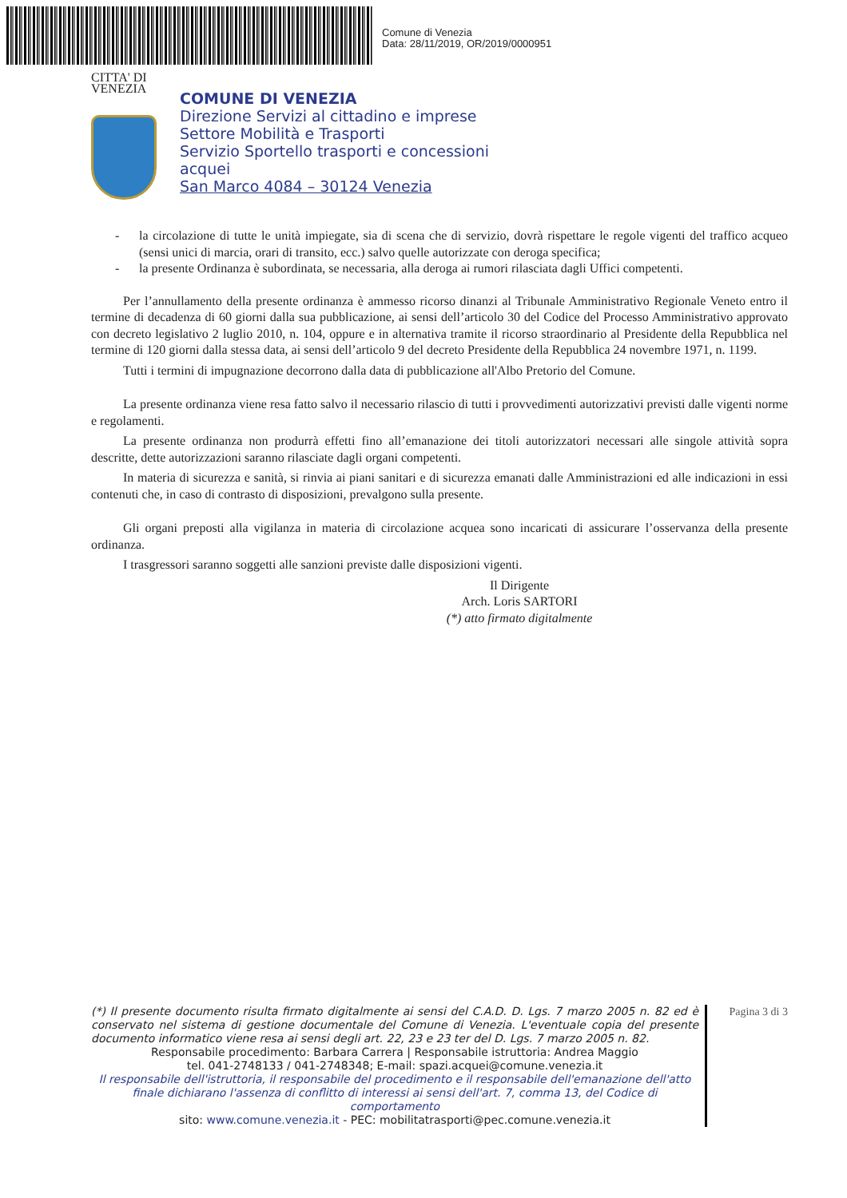Comune di Venezia
Data: 28/11/2019, OR/2019/0000951
CITTA' DI
VENEZIA
COMUNE DI VENEZIA
Direzione Servizi al cittadino e imprese
Settore Mobilità e Trasporti
Servizio Sportello trasporti e concessioni
acquei
San Marco 4084 – 30124 Venezia
- la circolazione di tutte le unità impiegate, sia di scena che di servizio, dovrà rispettare le regole vigenti del traffico acqueo (sensi unici di marcia, orari di transito, ecc.) salvo quelle autorizzate con deroga specifica;
- la presente Ordinanza è subordinata, se necessaria, alla deroga ai rumori rilasciata dagli Uffici competenti.
Per l’annullamento della presente ordinanza è ammesso ricorso dinanzi al Tribunale Amministrativo Regionale Veneto entro il termine di decadenza di 60 giorni dalla sua pubblicazione, ai sensi dell’articolo 30 del Codice del Processo Amministrativo approvato con decreto legislativo 2 luglio 2010, n. 104, oppure e in alternativa tramite il ricorso straordinario al Presidente della Repubblica nel termine di 120 giorni dalla stessa data, ai sensi dell’articolo 9 del decreto Presidente della Repubblica 24 novembre 1971, n. 1199.
Tutti i termini di impugnazione decorrono dalla data di pubblicazione all'Albo Pretorio del Comune.
La presente ordinanza viene resa fatto salvo il necessario rilascio di tutti i provvedimenti autorizzativi previsti dalle vigenti norme e regolamenti.
La presente ordinanza non produrrà effetti fino all’emanazione dei titoli autorizzatori necessari alle singole attività sopra descritte, dette autorizzazioni saranno rilasciate dagli organi competenti.
In materia di sicurezza e sanità, si rinvia ai piani sanitari e di sicurezza emanati dalle Amministrazioni ed alle indicazioni in essi contenuti che, in caso di contrasto di disposizioni, prevalgono sulla presente.
Gli organi preposti alla vigilanza in materia di circolazione acquea sono incaricati di assicurare l’osservanza della presente ordinanza.
I trasgressori saranno soggetti alle sanzioni previste dalle disposizioni vigenti.
Il Dirigente
Arch. Loris SARTORI
(*) atto firmato digitalmente
(*) Il presente documento risulta firmato digitalmente ai sensi del C.A.D. D. Lgs. 7 marzo 2005 n. 82 ed è conservato nel sistema di gestione documentale del Comune di Venezia. L'eventuale copia del presente documento informatico viene resa ai sensi degli art. 22, 23 e 23 ter del D. Lgs. 7 marzo 2005 n. 82.
Responsabile procedimento: Barbara Carrera | Responsabile istruttoria: Andrea Maggio
tel. 041-2748133 / 041-2748348; E-mail: spazi.acquei@comune.venezia.it
Il responsabile dell'istruttoria, il responsabile del procedimento e il responsabile dell'emanazione dell'atto finale dichiarano l'assenza di conflitto di interessi ai sensi dell'art. 7, comma 13, del Codice di comportamento
sito: www.comune.venezia.it - PEC: mobilitatrasporti@pec.comune.venezia.it
Pagina 3 di 3